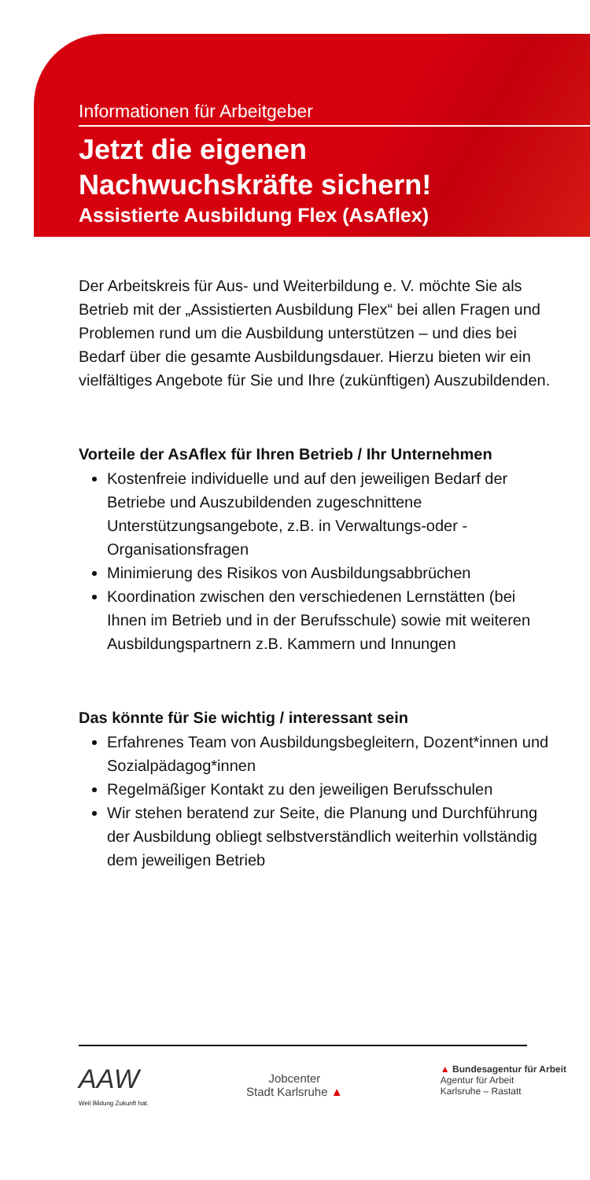Informationen für Arbeitgeber
Jetzt die eigenen
Nachwuchskräfte sichern!
Assistierte Ausbildung Flex (AsAflex)
Der Arbeitskreis für Aus- und Weiterbildung e. V. möchte Sie als Betrieb mit der „Assistierten Ausbildung Flex“ bei allen Fragen und Problemen rund um die Ausbildung unterstützen – und dies bei Bedarf über die gesamte Ausbildungsdauer. Hierzu bieten wir ein vielfältiges Angebote für Sie und Ihre (zukünftigen) Auszubildenden.
Vorteile der AsAflex für Ihren Betrieb / Ihr Unternehmen
Kostenfreie individuelle und auf den jeweiligen Bedarf der Betriebe und Auszubildenden zugeschnittene Unterstützungsangebote, z.B. in Verwaltungs-oder -Organisationsfragen
Minimierung des Risikos von Ausbildungsabbrüchen
Koordination zwischen den verschiedenen Lernstätten (bei Ihnen im Betrieb und in der Berufsschule) sowie mit weiteren Ausbildungspartnern z.B. Kammern und Innungen
Das könnte für Sie wichtig / interessant sein
Erfahrenes Team von Ausbildungsbegleitern, Dozent*innen und Sozialpädagog*innen
Regelmäßiger Kontakt zu den jeweiligen Berufsschulen
Wir stehen beratend zur Seite, die Planung und Durchführung der Ausbildung obliegt selbstverständlich weiterhin vollständig dem jeweiligen Betrieb
AAW
Weil Bildung Zukunft hat.
Jobcenter
Stadt Karlsruhe ▲
▲ Bundesagentur für Arbeit
Agentur für Arbeit
Karlsruhe – Rastatt